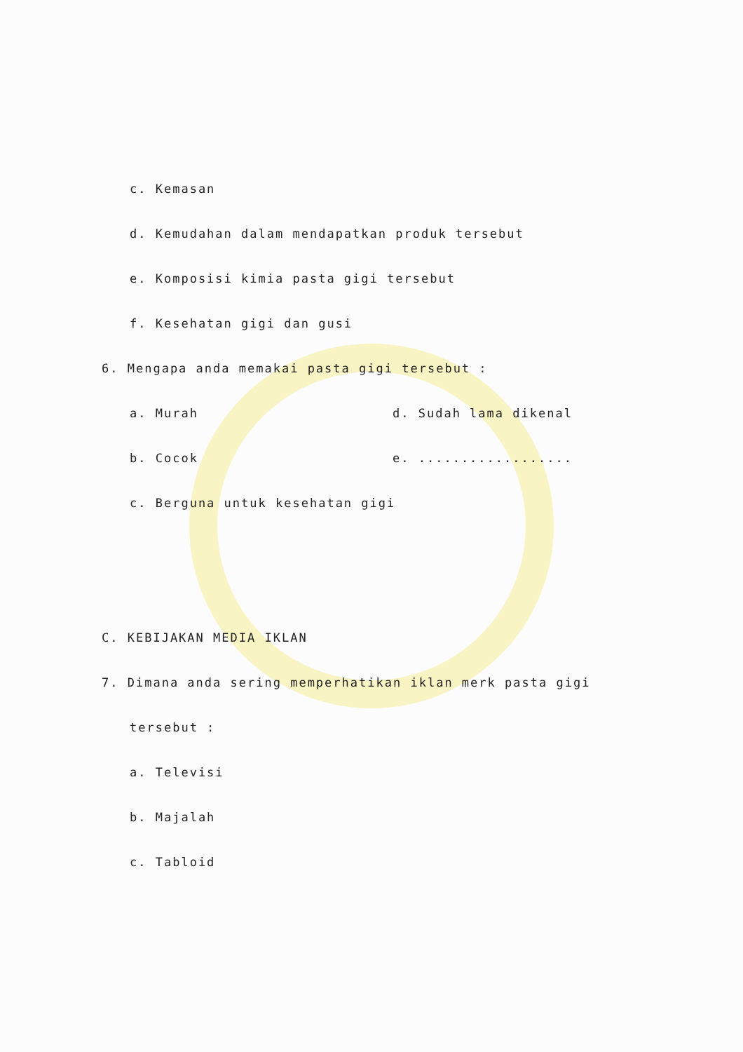c. Kemasan
d. Kemudahan dalam mendapatkan produk tersebut
e. Komposisi kimia pasta gigi tersebut
f. Kesehatan gigi dan gusi
6. Mengapa anda memakai pasta gigi tersebut :
a. Murah d. Sudah lama dikenal
b. Cocok e. ..................
c. Berguna untuk kesehatan gigi
C. KEBIJAKAN MEDIA IKLAN
7. Dimana anda sering memperhatikan iklan merk pasta gigi
tersebut :
a. Televisi
b. Majalah
c. Tabloid